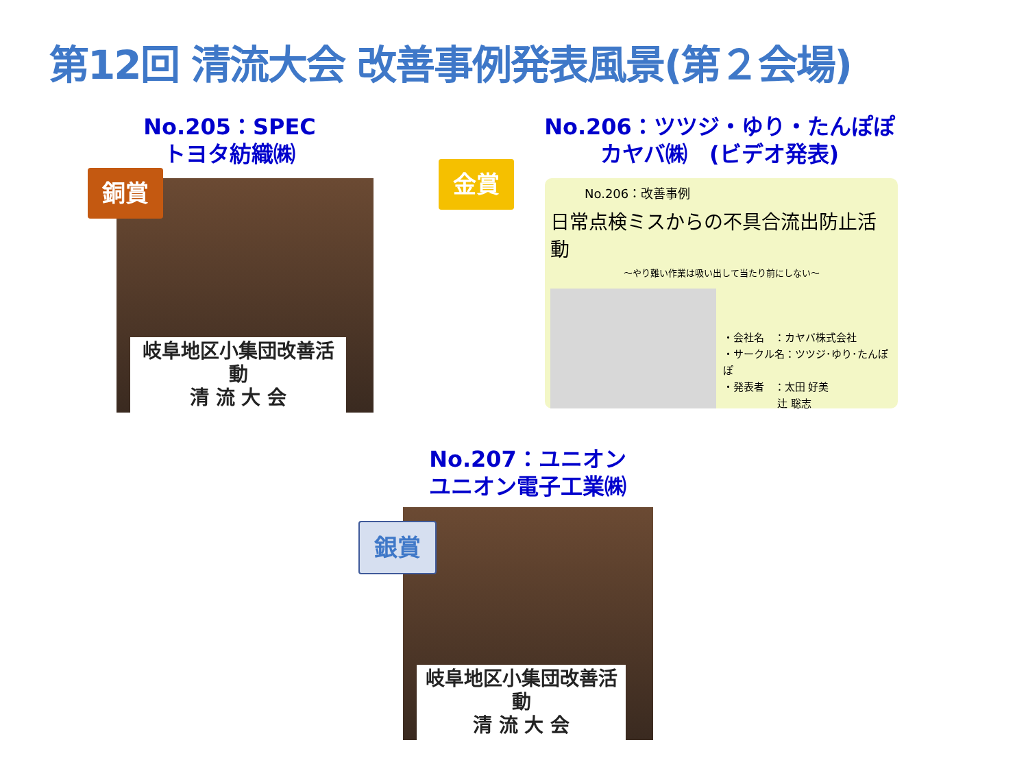第12回 清流大会 改善事例発表風景(第２会場)
No.205：SPEC
トヨタ紡織㈱
岐阜地区小集団改善活動
清 流 大 会
銅賞
No.206：ツツジ・ゆり・たんぽぽ
カヤバ㈱　(ビデオ発表)
金賞
No.206：改善事例
日常点検ミスからの不具合流出防止活動
～やり難い作業は吸い出して当たり前にしない～
・会社名　：カヤバ株式会社
・サークル名：ツツジ･ゆり･たんぽぽ
・発表者　：太田 好美
　　　　　 辻 聡志
No.207：ユニオン
ユニオン電子工業㈱
岐阜地区小集団改善活動
清 流 大 会
銀賞